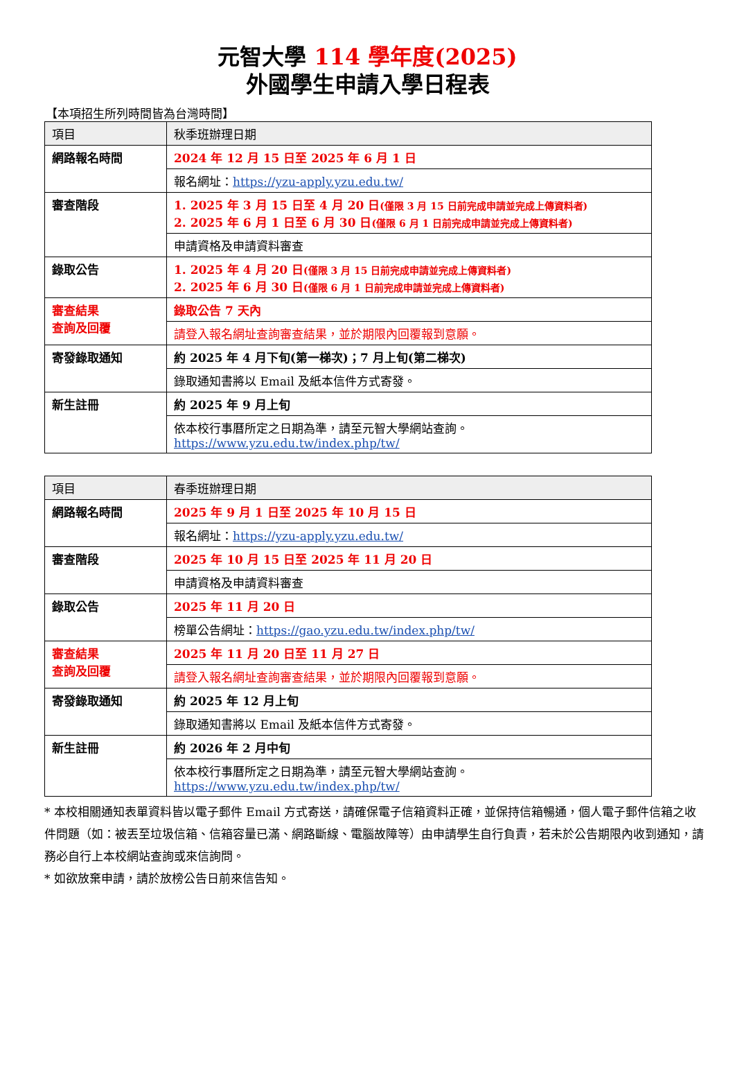元智大學 114 學年度(2025)
外國學生申請入學日程表
【本項招生所列時間皆為台灣時間】
| 項目 | 秋季班辦理日期 |
| --- | --- |
| 網路報名時間 | 2024 年 12 月 15 日至 2025 年 6 月 1 日 |
| | 報名網址： https://yzu-apply.yzu.edu.tw/ |
| 審查階段 | 1. 2025 年 3 月 15 日至 4 月 20 日 (僅限 3 月 15 日前完成申請並完成上傳資料者) 2. 2025 年 6 月 1 日至 6 月 30 日 (僅限 6 月 1 日前完成申請並完成上傳資料者) |
| | 申請資格及申請資料審查 |
| 錄取公告 | 1. 2025 年 4 月 20 日 (僅限 3 月 15 日前完成申請並完成上傳資料者) 2. 2025 年 6 月 30 日 (僅限 6 月 1 日前完成申請並完成上傳資料者) |
| 審查結果 查詢及回覆 | 錄取公告 7 天內 |
| | 請登入報名網址查詢審查結果，並於期限內回覆報到意願。 |
| 寄發錄取通知 | 約 2025 年 4 月下旬(第一梯次)；7 月上旬(第二梯次) |
| | 錄取通知書將以 Email 及紙本信件方式寄發。 |
| 新生註冊 | 約 2025 年 9 月上旬 |
| | 依本校行事曆所定之日期為準，請至元智大學網站查詢。 https://www.yzu.edu.tw/index.php/tw/ |
| 項目 | 春季班辦理日期 |
| --- | --- |
| 網路報名時間 | 2025 年 9 月 1 日至 2025 年 10 月 15 日 |
| | 報名網址： https://yzu-apply.yzu.edu.tw/ |
| 審查階段 | 2025 年 10 月 15 日至 2025 年 11 月 20 日 |
| | 申請資格及申請資料審查 |
| 錄取公告 | 2025 年 11 月 20 日 |
| | 榜單公告網址： https://gao.yzu.edu.tw/index.php/tw/ |
| 審查結果 查詢及回覆 | 2025 年 11 月 20 日至 11 月 27 日 |
| | 請登入報名網址查詢審查結果，並於期限內回覆報到意願。 |
| 寄發錄取通知 | 約 2025 年 12 月上旬 |
| | 錄取通知書將以 Email 及紙本信件方式寄發。 |
| 新生註冊 | 約 2026 年 2 月中旬 |
| | 依本校行事曆所定之日期為準，請至元智大學網站查詢。 https://www.yzu.edu.tw/index.php/tw/ |
* 本校相關通知表單資料皆以電子郵件 Email 方式寄送，請確保電子信箱資料正確，並保持信箱暢通，個人電子郵件信箱之收件問題（如：被丟至垃圾信箱、信箱容量已滿、網路斷線、電腦故障等）由申請學生自行負責，若未於公告期限內收到通知，請務必自行上本校網站查詢或來信詢問。
* 如欲放棄申請，請於放榜公告日前來信告知。